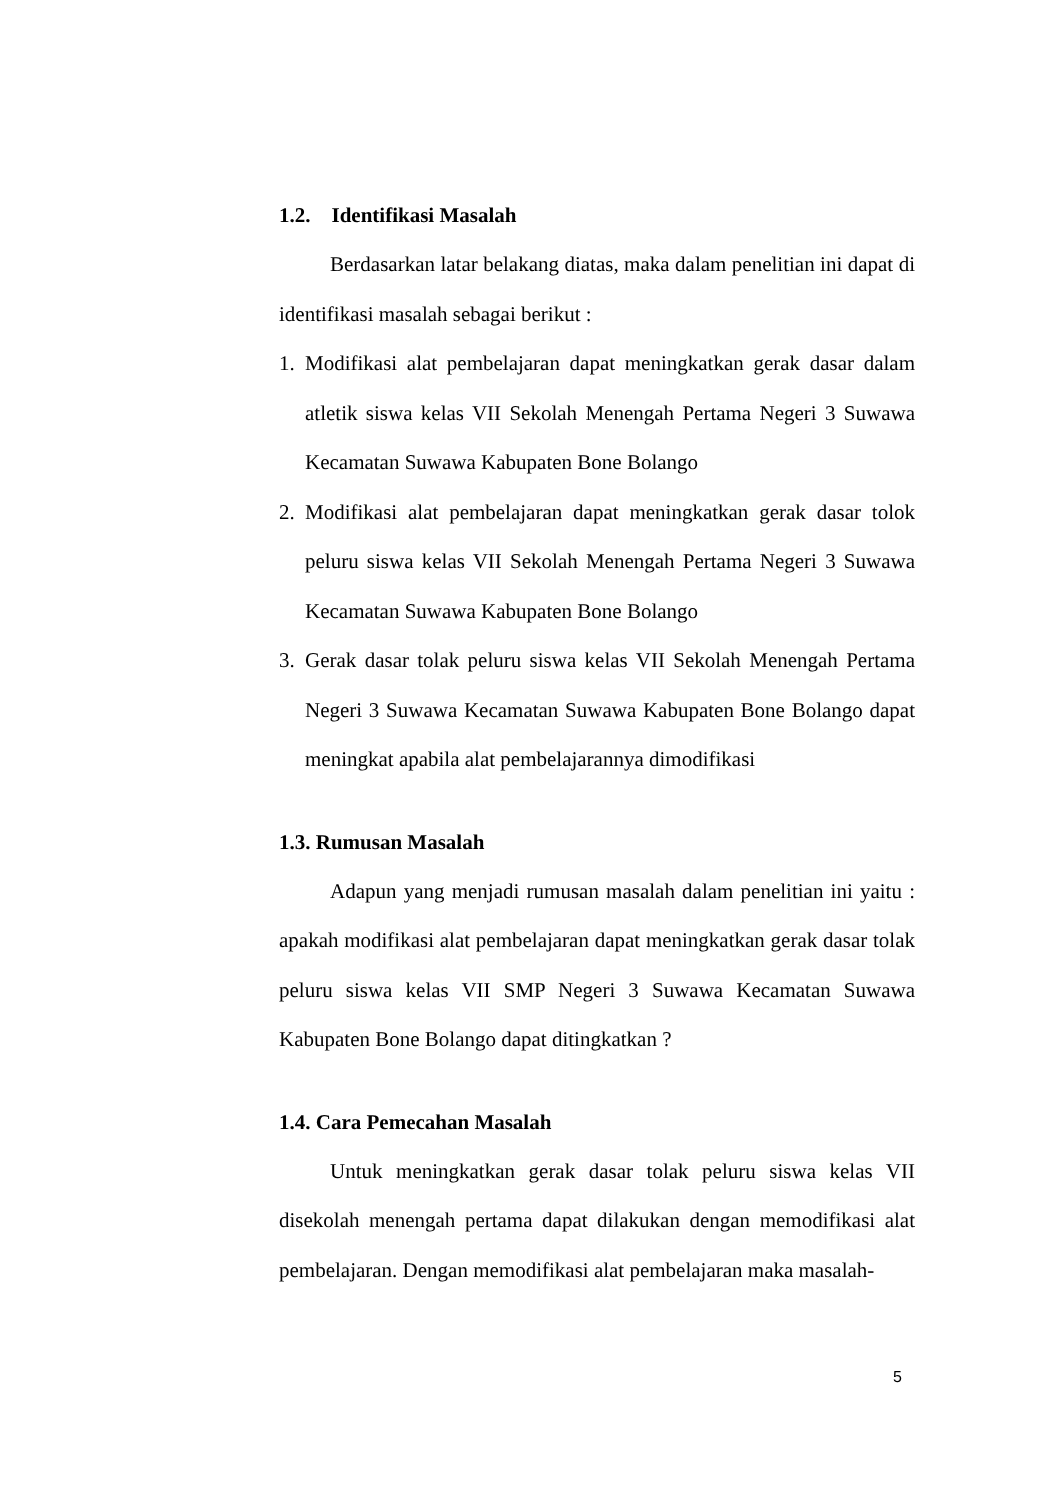1.2. Identifikasi Masalah
Berdasarkan latar belakang diatas, maka dalam penelitian ini dapat di identifikasi masalah sebagai berikut :
1. Modifikasi alat pembelajaran dapat meningkatkan gerak dasar dalam atletik siswa kelas VII Sekolah Menengah Pertama Negeri 3 Suwawa Kecamatan Suwawa Kabupaten Bone Bolango
2. Modifikasi alat pembelajaran dapat meningkatkan gerak dasar tolok peluru siswa kelas VII Sekolah Menengah Pertama Negeri 3 Suwawa Kecamatan Suwawa Kabupaten Bone Bolango
3. Gerak dasar tolak peluru siswa kelas VII Sekolah Menengah Pertama Negeri 3 Suwawa Kecamatan Suwawa Kabupaten Bone Bolango dapat meningkat apabila alat pembelajarannya dimodifikasi
1.3. Rumusan Masalah
Adapun yang menjadi rumusan masalah dalam penelitian ini yaitu : apakah modifikasi alat pembelajaran dapat meningkatkan gerak dasar tolak peluru siswa kelas VII SMP Negeri 3 Suwawa Kecamatan Suwawa Kabupaten Bone Bolango dapat ditingkatkan ?
1.4. Cara Pemecahan Masalah
Untuk meningkatkan gerak dasar tolak peluru siswa kelas VII disekolah menengah pertama dapat dilakukan dengan memodifikasi alat pembelajaran. Dengan memodifikasi alat pembelajaran maka masalah-
5